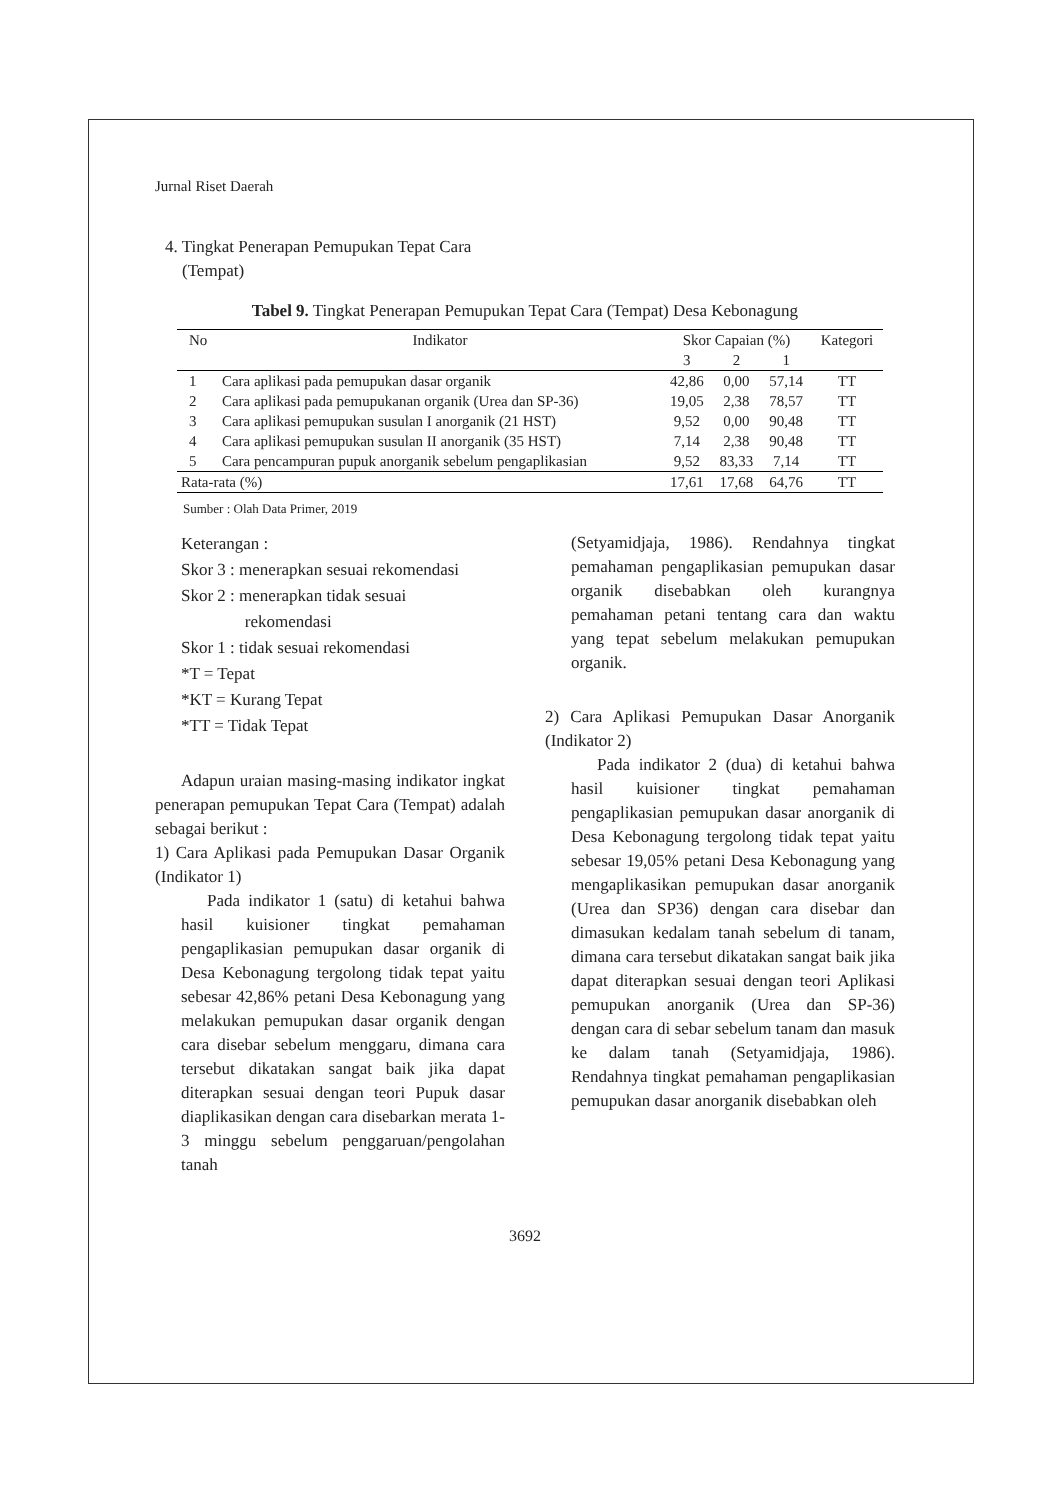Jurnal Riset Daerah
4. Tingkat Penerapan Pemupukan Tepat Cara
(Tempat)
Tabel 9. Tingkat Penerapan Pemupukan Tepat Cara (Tempat) Desa Kebonagung
| No | Indikator | Skor Capaian (%) | | | Kategori |
| --- | --- | --- | --- | --- | --- |
| | | 3 | 2 | 1 | |
| 1 | Cara aplikasi pada pemupukan dasar organik | 42,86 | 0,00 | 57,14 | TT |
| 2 | Cara aplikasi pada pemupukanan organik (Urea dan SP-36) | 19,05 | 2,38 | 78,57 | TT |
| 3 | Cara aplikasi pemupukan susulan I anorganik (21 HST) | 9,52 | 0,00 | 90,48 | TT |
| 4 | Cara aplikasi pemupukan susulan II anorganik (35 HST) | 7,14 | 2,38 | 90,48 | TT |
| 5 | Cara pencampuran pupuk anorganik sebelum pengaplikasian | 9,52 | 83,33 | 7,14 | TT |
| Rata-rata (%) | | 17,61 | 17,68 | 64,76 | TT |
Sumber : Olah Data Primer, 2019
Keterangan :
Skor 3 : menerapkan sesuai rekomendasi
Skor 2 : menerapkan tidak sesuai
rekomendasi
Skor 1 : tidak sesuai rekomendasi
*T = Tepat
*KT = Kurang Tepat
*TT = Tidak Tepat
Adapun uraian masing-masing indikator ingkat penerapan pemupukan Tepat Cara (Tempat) adalah sebagai berikut :
1) Cara Aplikasi pada Pemupukan Dasar Organik (Indikator 1)
Pada indikator 1 (satu) di ketahui bahwa hasil kuisioner tingkat pemahaman pengaplikasian pemupukan dasar organik di Desa Kebonagung tergolong tidak tepat yaitu sebesar 42,86% petani Desa Kebonagung yang melakukan pemupukan dasar organik dengan cara disebar sebelum menggaru, dimana cara tersebut dikatakan sangat baik jika dapat diterapkan sesuai dengan teori Pupuk dasar diaplikasikan dengan cara disebarkan merata 1-3 minggu sebelum penggaruan/pengolahan tanah
(Setyamidjaja, 1986). Rendahnya tingkat pemahaman pengaplikasian pemupukan dasar organik disebabkan oleh kurangnya pemahaman petani tentang cara dan waktu yang tepat sebelum melakukan pemupukan organik.
2) Cara Aplikasi Pemupukan Dasar Anorganik (Indikator 2)
Pada indikator 2 (dua) di ketahui bahwa hasil kuisioner tingkat pemahaman pengaplikasian pemupukan dasar anorganik di Desa Kebonagung tergolong tidak tepat yaitu sebesar 19,05% petani Desa Kebonagung yang mengaplikasikan pemupukan dasar anorganik (Urea dan SP36) dengan cara disebar dan dimasukan kedalam tanah sebelum di tanam, dimana cara tersebut dikatakan sangat baik jika dapat diterapkan sesuai dengan teori Aplikasi pemupukan anorganik (Urea dan SP-36) dengan cara di sebar sebelum tanam dan masuk ke dalam tanah (Setyamidjaja, 1986). Rendahnya tingkat pemahaman pengaplikasian pemupukan dasar anorganik disebabkan oleh
3692